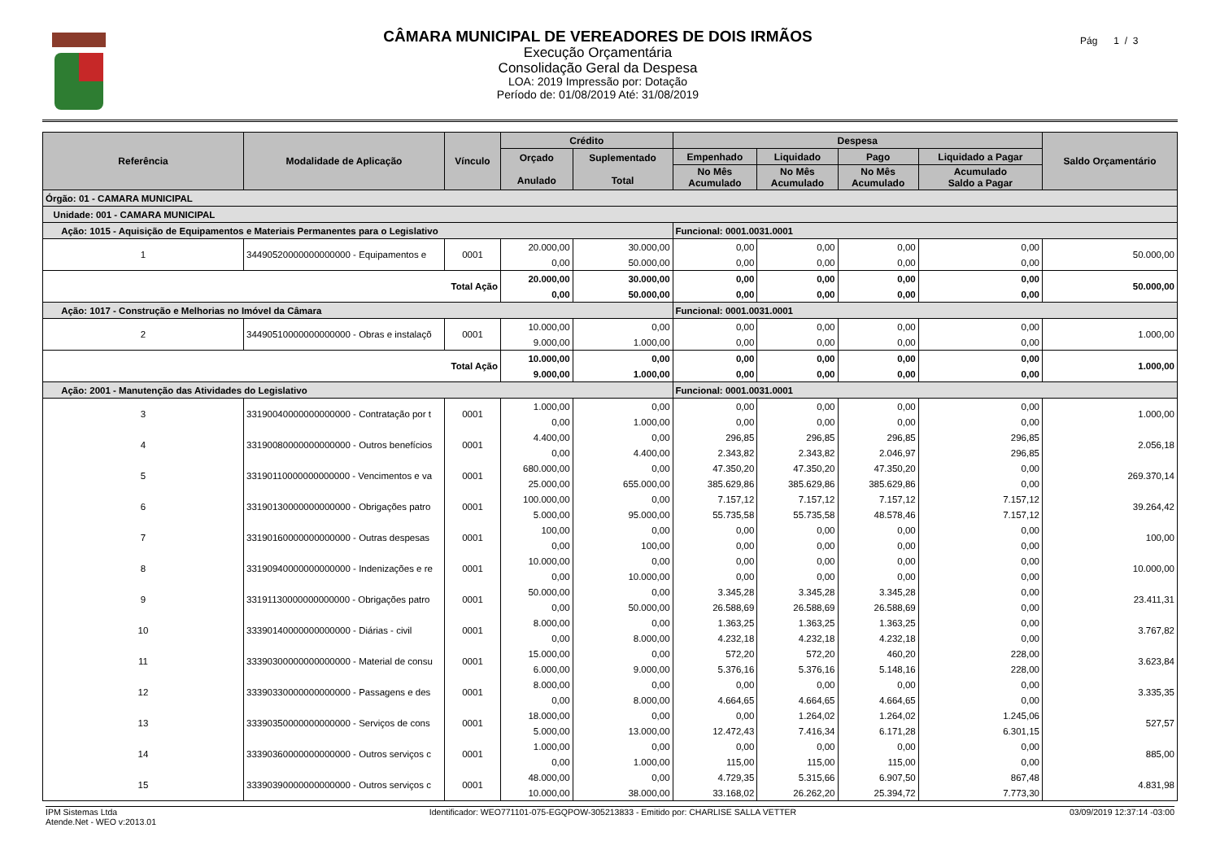CÂMARA MUNICIPAL DE VEREADORES DE DOIS IRMÃOS
Execução Orçamentária
Consolidação Geral da Despesa
LOA: 2019 Impressão por: Dotação
Período de: 01/08/2019 Até: 31/08/2019
Pág 1 / 3
| Referência | Modalidade de Aplicação | Vínculo | Crédito | | Despesa | | | | Saldo Orçamentário |
| --- | --- | --- | --- | --- | --- | --- | --- | --- | --- |
| | | | Orçado Anulado | Suplementado Total | Empenhado | Liquidado | Pago | Liquidado a Pagar | |
| | | | | | No Mês Acumulado | No Mês Acumulado | No Mês Acumulado | Acumulado Saldo a Pagar | |
| Órgão: 01 - CAMARA MUNICIPAL | | | | | | | | | |
| Unidade: 001 - CAMARA MUNICIPAL | | | | | | | | | |
| Ação: 1015 - Aquisição de Equipamentos e Materiais Permanentes para o Legislativo | | | | | Funcional: 0001.0031.0001 | | | | |
| 1 | 34490520000000000000 - Equipamentos e | 0001 | 20.000,00 | 30.000,00 | 0,00 | 0,00 | 0,00 | 0,00 | 50.000,00 |
| | | | 0,00 | 50.000,00 | 0,00 | 0,00 | 0,00 | 0,00 | |
| Total Ação | | | 20.000,00 | 30.000,00 | 0,00 | 0,00 | 0,00 | 0,00 | 50.000,00 |
| | | | 0,00 | 50.000,00 | 0,00 | 0,00 | 0,00 | 0,00 | |
| Ação: 1017 - Construção e Melhorias no Imóvel da Câmara | | | | | Funcional: 0001.0031.0001 | | | | |
| 2 | 34490510000000000000 - Obras e instalaçõ | 0001 | 10.000,00 | 0,00 | 0,00 | 0,00 | 0,00 | 0,00 | 1.000,00 |
| | | | 9.000,00 | 1.000,00 | 0,00 | 0,00 | 0,00 | 0,00 | |
| Total Ação | | | 10.000,00 | 0,00 | 0,00 | 0,00 | 0,00 | 0,00 | 1.000,00 |
| | | | 9.000,00 | 1.000,00 | 0,00 | 0,00 | 0,00 | 0,00 | |
| Ação: 2001 - Manutenção das Atividades do Legislativo | | | | | Funcional: 0001.0031.0001 | | | | |
| 3 | 33190040000000000000 - Contratação por t | 0001 | 1.000,00 | 0,00 | 0,00 | 0,00 | 0,00 | 0,00 | 1.000,00 |
| | | | 0,00 | 1.000,00 | 0,00 | 0,00 | 0,00 | 0,00 | |
| 4 | 33190080000000000000 - Outros benefícios | 0001 | 4.400,00 | 0,00 | 296,85 | 296,85 | 296,85 | 296,85 | 2.056,18 |
| | | | 0,00 | 4.400,00 | 2.343,82 | 2.343,82 | 2.046,97 | 296,85 | |
| 5 | 33190110000000000000 - Vencimentos e va | 0001 | 680.000,00 | 0,00 | 47.350,20 | 47.350,20 | 47.350,20 | 0,00 | 269.370,14 |
| | | | 25.000,00 | 655.000,00 | 385.629,86 | 385.629,86 | 385.629,86 | 0,00 | |
| 6 | 33190130000000000000 - Obrigações patro | 0001 | 100.000,00 | 0,00 | 7.157,12 | 7.157,12 | 7.157,12 | 7.157,12 | 39.264,42 |
| | | | 5.000,00 | 95.000,00 | 55.735,58 | 55.735,58 | 48.578,46 | 7.157,12 | |
| 7 | 33190160000000000000 - Outras despesas | 0001 | 100,00 | 0,00 | 0,00 | 0,00 | 0,00 | 0,00 | 100,00 |
| | | | 0,00 | 100,00 | 0,00 | 0,00 | 0,00 | 0,00 | |
| 8 | 33190940000000000000 - Indenizações e re | 0001 | 10.000,00 | 0,00 | 0,00 | 0,00 | 0,00 | 0,00 | 10.000,00 |
| | | | 0,00 | 10.000,00 | 0,00 | 0,00 | 0,00 | 0,00 | |
| 9 | 33191130000000000000 - Obrigações patro | 0001 | 50.000,00 | 0,00 | 3.345,28 | 3.345,28 | 3.345,28 | 0,00 | 23.411,31 |
| | | | 0,00 | 50.000,00 | 26.588,69 | 26.588,69 | 26.588,69 | 0,00 | |
| 10 | 33390140000000000000 - Diárias - civil | 0001 | 8.000,00 | 0,00 | 1.363,25 | 1.363,25 | 1.363,25 | 0,00 | 3.767,82 |
| | | | 0,00 | 8.000,00 | 4.232,18 | 4.232,18 | 4.232,18 | 0,00 | |
| 11 | 33390300000000000000 - Material de consu | 0001 | 15.000,00 | 0,00 | 572,20 | 572,20 | 460,20 | 228,00 | 3.623,84 |
| | | | 6.000,00 | 9.000,00 | 5.376,16 | 5.376,16 | 5.148,16 | 228,00 | |
| 12 | 33390330000000000000 - Passagens e des | 0001 | 8.000,00 | 0,00 | 0,00 | 0,00 | 0,00 | 0,00 | 3.335,35 |
| | | | 0,00 | 8.000,00 | 4.664,65 | 4.664,65 | 4.664,65 | 0,00 | |
| 13 | 33390350000000000000 - Serviços de cons | 0001 | 18.000,00 | 0,00 | 0,00 | 1.264,02 | 1.264,02 | 1.245,06 | 527,57 |
| | | | 5.000,00 | 13.000,00 | 12.472,43 | 7.416,34 | 6.171,28 | 6.301,15 | |
| 14 | 33390360000000000000 - Outros serviços c | 0001 | 1.000,00 | 0,00 | 0,00 | 0,00 | 0,00 | 0,00 | 885,00 |
| | | | 0,00 | 1.000,00 | 115,00 | 115,00 | 115,00 | 0,00 | |
| 15 | 33390390000000000000 - Outros serviços c | 0001 | 48.000,00 | 0,00 | 4.729,35 | 5.315,66 | 6.907,50 | 867,48 | 4.831,98 |
| | | | 10.000,00 | 38.000,00 | 33.168,02 | 26.262,20 | 25.394,72 | 7.773,30 | |
IPM Sistemas Ltda
Atende.Net - WEO v:2013.01
Identificador: WEO771101-075-EGQPOW-305213833 - Emitido por: CHARLISE SALLA VETTER
03/09/2019 12:37:14 -03:00